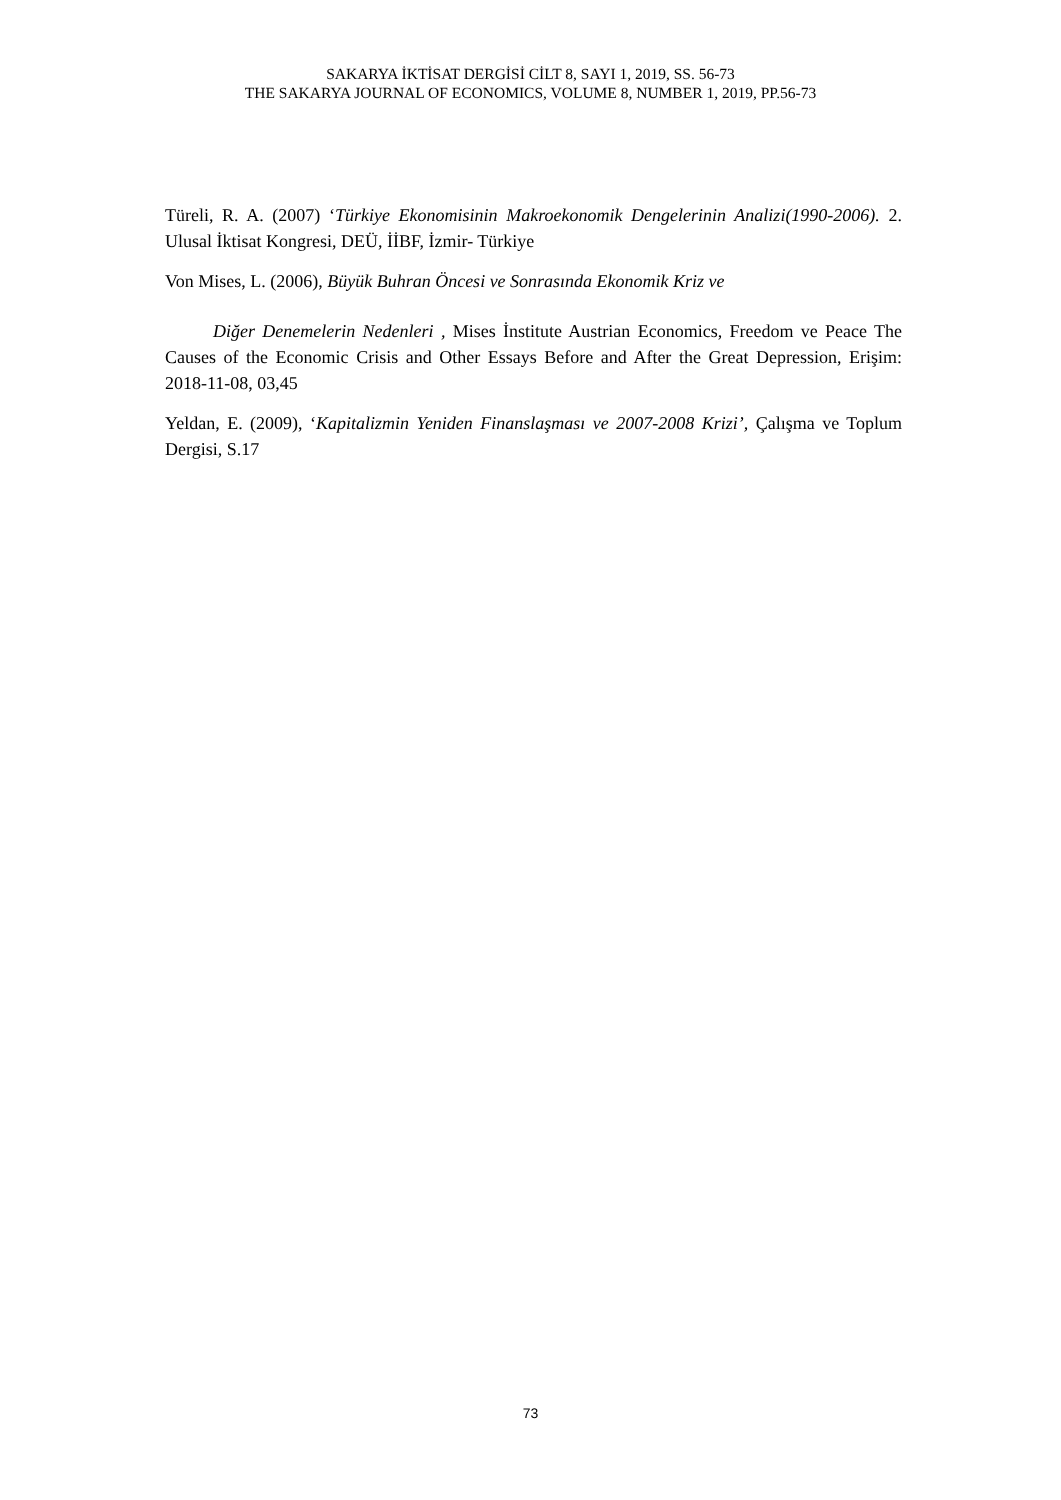SAKARYA İKTİSAT DERGİSİ CİLT 8, SAYI 1, 2019, SS. 56-73
THE SAKARYA JOURNAL OF ECONOMICS, VOLUME 8, NUMBER 1, 2019, PP.56-73
Türeli, R. A. (2007) ‘Türkiye Ekonomisinin Makroekonomik Dengelerinin Analizi(1990-2006). 2. Ulusal İktisat Kongresi, DEÜ, İİBF, İzmir- Türkiye
Von Mises, L. (2006), Büyük Buhran Öncesi ve Sonrasında Ekonomik Kriz ve
Diğer Denemelerin Nedenleri , Mises İnstitute Austrian Economics, Freedom ve Peace The Causes of the Economic Crisis and Other Essays Before and After the Great Depression, Erişim: 2018-11-08, 03,45
Yeldan, E. (2009), ‘Kapitalizmin Yeniden Finanslaşması ve 2007-2008 Krizi’, Çalışma ve Toplum Dergisi, S.17
73